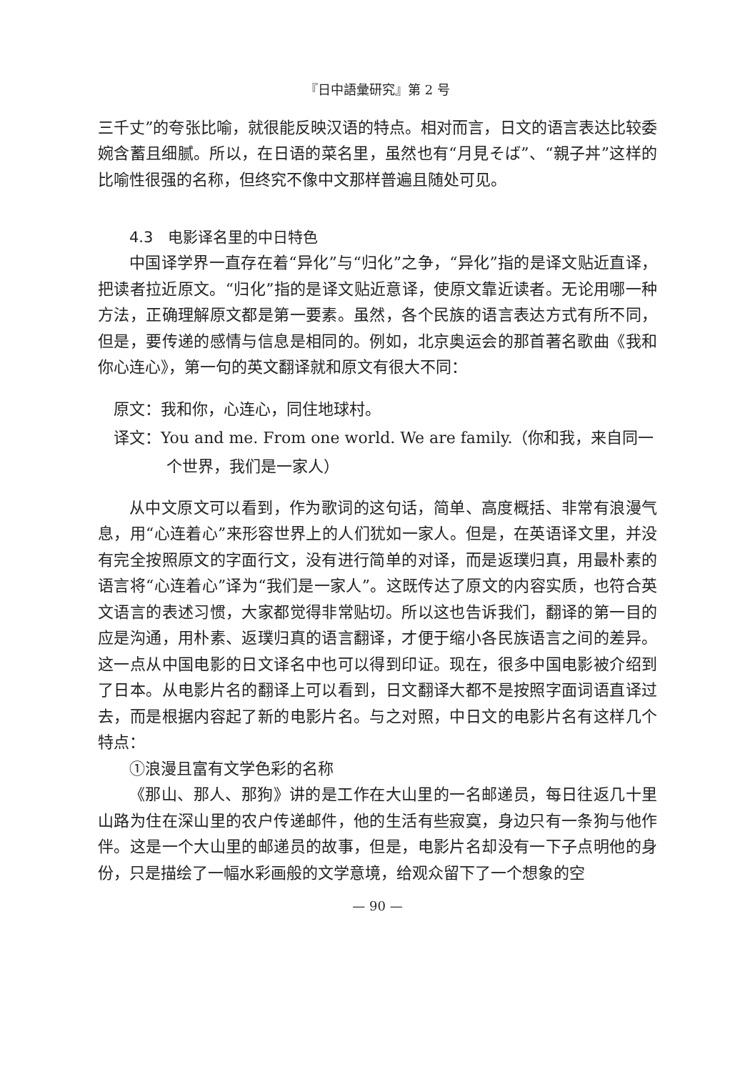『日中語彙研究』第 2 号
三千丈”的夸张比喻，就很能反映汉语的特点。相对而言，日文的语言表达比较委婉含蓄且细腻。所以，在日语的菜名里，虽然也有“月見そば”、“親子丼”这样的比喻性很强的名称，但终究不像中文那样普遍且随处可见。
4.3　电影译名里的中日特色
中国译学界一直存在着“异化”与“归化”之争，“异化”指的是译文贴近直译，把读者拉近原文。“归化”指的是译文贴近意译，使原文靠近读者。无论用哪一种方法，正确理解原文都是第一要素。虽然，各个民族的语言表达方式有所不同，但是，要传递的感情与信息是相同的。例如，北京奥运会的那首著名歌曲《我和你心连心》，第一句的英文翻译就和原文有很大不同：
原文：我和你，心连心，同住地球村。
译文：You and me. From one world. We are family.（你和我，来自同一个世界，我们是一家人）
从中文原文可以看到，作为歌词的这句话，简单、高度概括、非常有浪漫气息，用“心连着心”来形容世界上的人们犹如一家人。但是，在英语译文里，并没有完全按照原文的字面行文，没有进行简单的对译，而是返璞归真，用最朴素的语言将“心连着心”译为“我们是一家人”。这既传达了原文的内容实质，也符合英文语言的表述习惯，大家都觉得非常贴切。所以这也告诉我们，翻译的第一目的应是沟通，用朴素、返璞归真的语言翻译，才便于缩小各民族语言之间的差异。这一点从中国电影的日文译名中也可以得到印证。现在，很多中国电影被介绍到了日本。从电影片名的翻译上可以看到，日文翻译大都不是按照字面词语直译过去，而是根据内容起了新的电影片名。与之对照，中日文的电影片名有这样几个特点：
①浪漫且富有文学色彩的名称
《那山、那人、那狗》讲的是工作在大山里的一名邮递员，每日往返几十里山路为住在深山里的农户传递邮件，他的生活有些寂寞，身边只有一条狗与他作伴。这是一个大山里的邮递员的故事，但是，电影片名却没有一下子点明他的身份，只是描绘了一幅水彩画般的文学意境，给观众留下了一个想象的空
— 90 —